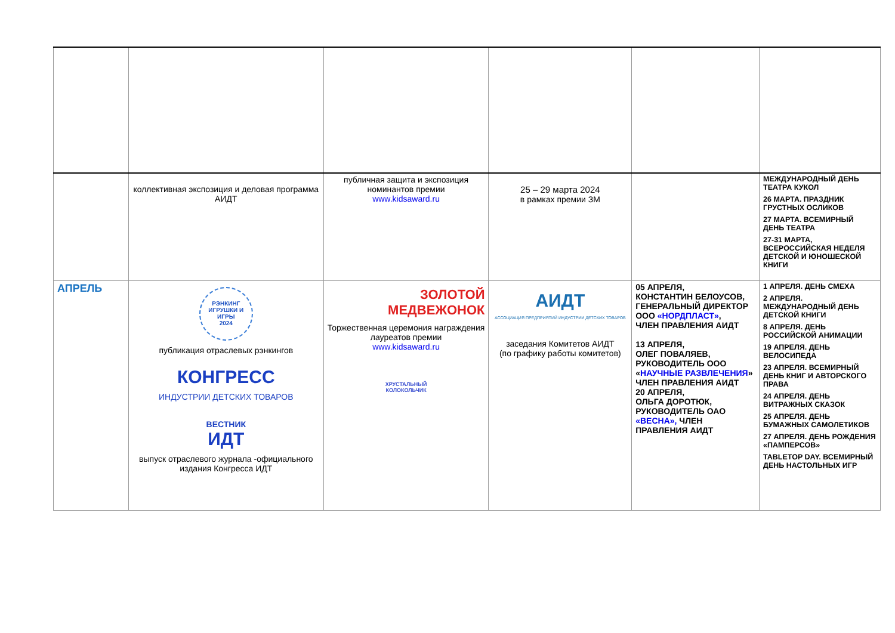| | коллективная экспозиция и деловая программа АИДТ | публичная защита и экспозиция номинантов премии www.kidsaward.ru | 25 – 29 марта 2024 в рамках премии ЗМ | | МЕЖДУНАРОДНЫЙ ДЕНЬ ТЕАТРА КУКОЛ 26 МАРТА. ПРАЗДНИК ГРУСТНЫХ ОСЛИКОВ 27 МАРТА. ВСЕМИРНЫЙ ДЕНЬ ТЕАТРА 27-31 МАРТА, ВСЕРОССИЙСКАЯ НЕДЕЛЯ ДЕТСКОЙ И ЮНОШЕСКОЙ КНИГИ |
| АПРЕЛЬ | РЭНКИНГ ИГРУШКИ И ИГРЫ 2024 публикация отраслевых рэнкингов КОНГРЕСС ИНДУСТРИИ ДЕТСКИХ ТОВАРОВ ВЕСТНИК ИДТ выпуск отраслевого журнала -официального издания Конгресса ИДТ | ЗОЛОТОЙ МЕДВЕЖОНОК Торжественная церемония награждения лауреатов премии www.kidsaward.ru ХРУСТАЛЬНЫЙ КОЛОКОЛЬЧИК | АИДТ АССОЦИАЦИЯ ПРЕДПРИЯТИЙ ИНДУСТРИИ ДЕТСКИХ ТОВАРОВ заседания Комитетов АИДТ (по графику работы комитетов) | 05 АПРЕЛЯ, КОНСТАНТИН БЕЛОУСОВ, ГЕНЕРАЛЬНЫЙ ДИРЕКТОР ООО «НОРДПЛАСТ» , ЧЛЕН ПРАВЛЕНИЯ АИДТ 13 АПРЕЛЯ, ОЛЕГ ПОВАЛЯЕВ, РУКОВОДИТЕЛЬ ООО « НАУЧНЫЕ РАЗВЛЕЧЕНИЯ » ЧЛЕН ПРАВЛЕНИЯ АИДТ 20 АПРЕЛЯ, ОЛЬГА ДОРОТЮК, РУКОВОДИТЕЛЬ ОАО «ВЕСНА», ЧЛЕН ПРАВЛЕНИЯ АИДТ | 1 АПРЕЛЯ. ДЕНЬ СМЕХА 2 АПРЕЛЯ. МЕЖДУНАРОДНЫЙ ДЕНЬ ДЕТСКОЙ КНИГИ 8 АПРЕЛЯ. ДЕНЬ РОССИЙСКОЙ АНИМАЦИИ 19 АПРЕЛЯ. ДЕНЬ ВЕЛОСИПЕДА 23 АПРЕЛЯ. ВСЕМИРНЫЙ ДЕНЬ КНИГ И АВТОРСКОГО ПРАВА 24 АПРЕЛЯ. ДЕНЬ ВИТРАЖНЫХ СКАЗОК 25 АПРЕЛЯ. ДЕНЬ БУМАЖНЫХ САМОЛЕТИКОВ 27 АПРЕЛЯ. ДЕНЬ РОЖДЕНИЯ «ПАМПЕРСОВ» TABLETOP DAY. ВСЕМИРНЫЙ ДЕНЬ НАСТОЛЬНЫХ ИГР |